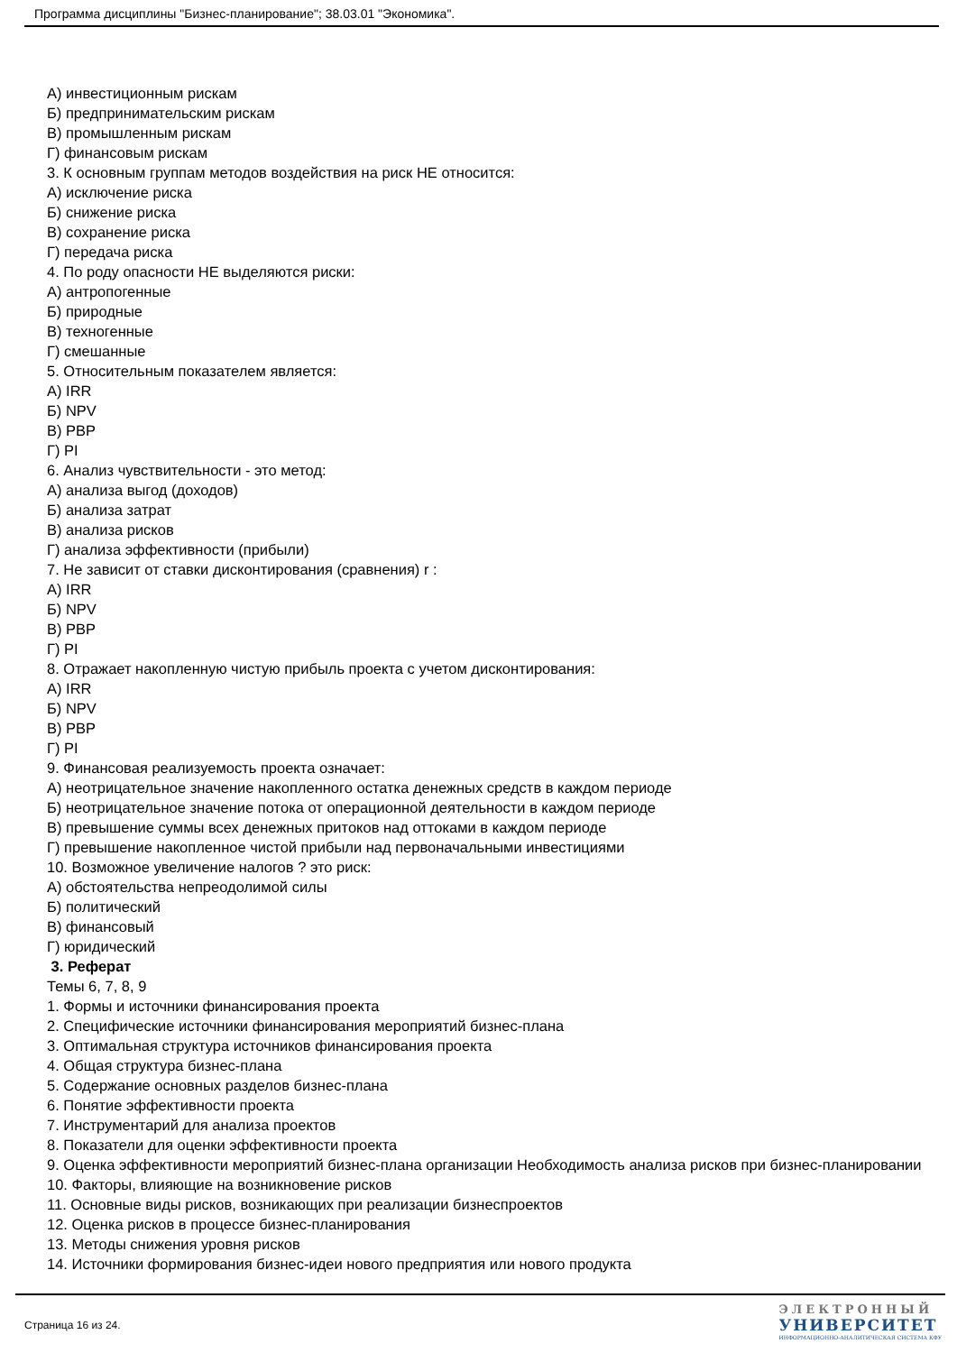Программа дисциплины "Бизнес-планирование"; 38.03.01 "Экономика".
А) инвестиционным рискам
Б) предпринимательским рискам
В) промышленным рискам
Г) финансовым рискам
3. К основным группам методов воздействия на риск НЕ относится:
А) исключение риска
Б) снижение риска
В) сохранение риска
Г) передача риска
4. По роду опасности НЕ выделяются риски:
А) антропогенные
Б) природные
В) техногенные
Г) смешанные
5. Относительным показателем является:
А) IRR
Б) NPV
В) PBP
Г) PI
6. Анализ чувствительности - это метод:
А) анализа выгод (доходов)
Б) анализа затрат
В) анализа рисков
Г) анализа эффективности (прибыли)
7. Не зависит от ставки дисконтирования (сравнения) r :
А) IRR
Б) NPV
В) PBP
Г) PI
8. Отражает накопленную чистую прибыль проекта с учетом дисконтирования:
А) IRR
Б) NPV
В) PBP
Г) PI
9. Финансовая реализуемость проекта означает:
А) неотрицательное значение накопленного остатка денежных средств в каждом периоде
Б) неотрицательное значение потока от операционной деятельности в каждом периоде
В) превышение суммы всех денежных притоков над оттоками в каждом периоде
Г) превышение накопленное чистой прибыли над первоначальными инвестициями
10. Возможное увеличение налогов ? это риск:
А) обстоятельства непреодолимой силы
Б) политический
В) финансовый
Г) юридический
3. Реферат
Темы 6, 7, 8, 9
1. Формы и источники финансирования проекта
2. Специфические источники финансирования мероприятий бизнес-плана
3. Оптимальная структура источников финансирования проекта
4. Общая структура бизнес-плана
5. Содержание основных разделов бизнес-плана
6. Понятие эффективности проекта
7. Инструментарий для анализа проектов
8. Показатели для оценки эффективности проекта
9. Оценка эффективности мероприятий бизнес-плана организации Необходимость анализа рисков при бизнес-планировании
10. Факторы, влияющие на возникновение рисков
11. Основные виды рисков, возникающих при реализации бизнеспроектов
12. Оценка рисков в процессе бизнес-планирования
13. Методы снижения уровня рисков
14. Источники формирования бизнес-идеи нового предприятия или нового продукта
Страница 16 из 24.
ЭЛЕКТРОННЫЙ
УНИВЕРСИТЕТ
ИНФОРМАЦИОННО-АНАЛИТИЧЕСКАЯ СИСТЕМА КФУ